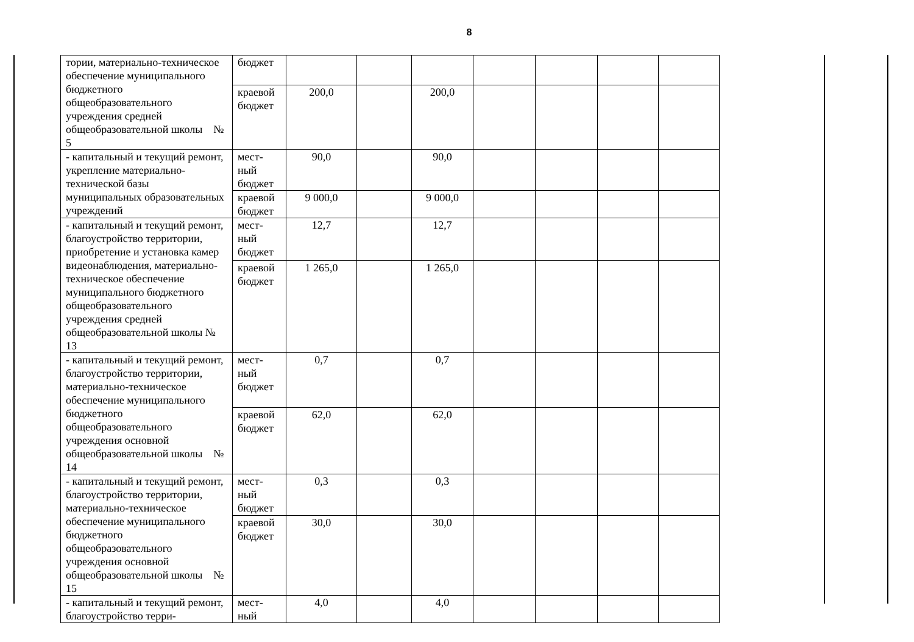8
| тории, материально-техническое обеспечение муниципального бюджетного общеобразовательного учреждения средней общеобразовательной школы № 5 | бюджет | | | | | | | |
| | краевой бюджет | 200,0 | | 200,0 | | | | |
| - капитальный и текущий ремонт, укрепление материально-технической базы муниципальных образовательных учреждений | мест- ный бюджет | 90,0 | | 90,0 | | | | |
| | краевой бюджет | 9 000,0 | | 9 000,0 | | | | |
| - капитальный и текущий ремонт, благоустройство территории, приобретение и установка камер видеонаблюдения, материально-техническое обеспечение муниципального бюджетного общеобразовательного учреждения средней общеобразовательной школы № 13 | мест- ный бюджет | 12,7 | | 12,7 | | | | |
| | краевой бюджет | 1 265,0 | | 1 265,0 | | | | |
| - капитальный и текущий ремонт, благоустройство территории, материально-техническое обеспечение муниципального бюджетного общеобразовательного учреждения основной общеобразовательной школы № 14 | мест- ный бюджет | 0,7 | | 0,7 | | | | |
| | краевой бюджет | 62,0 | | 62,0 | | | | |
| - капитальный и текущий ремонт, благоустройство территории, материально-техническое обеспечение муниципального бюджетного общеобразовательного учреждения основной общеобразовательной школы № 15 | мест- ный бюджет | 0,3 | | 0,3 | | | | |
| | краевой бюджет | 30,0 | | 30,0 | | | | |
| - капитальный и текущий ремонт, благоустройство терри- | мест- ный | 4,0 | | 4,0 | | | | |